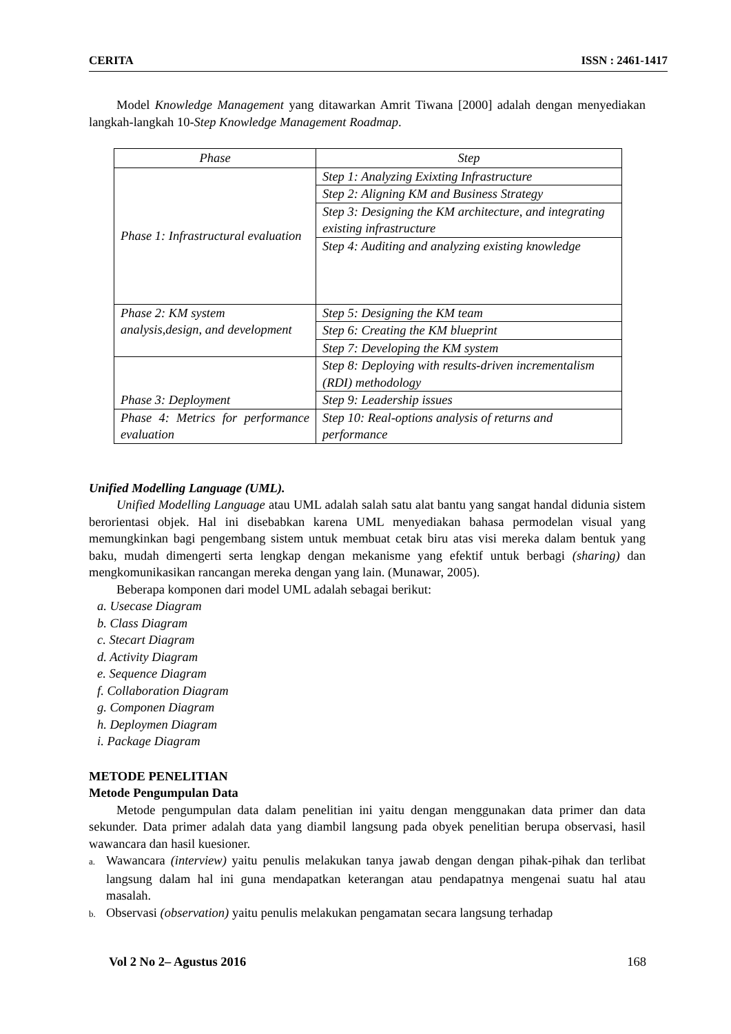CERITA ISSN : 2461-1417
Model Knowledge Management yang ditawarkan Amrit Tiwana [2000] adalah dengan menyediakan langkah-langkah 10-Step Knowledge Management Roadmap.
| Phase | Step |
| --- | --- |
| Phase 1: Infrastructural evaluation | Step 1: Analyzing Exixting Infrastructure |
| | Step 2: Aligning KM and Business Strategy |
| | Step 3: Designing the KM architecture, and integrating existing infrastructure |
| | Step 4: Auditing and analyzing existing knowledge |
| Phase 2: KM system analysis,design, and development | Step 5: Designing the KM team |
| | Step 6: Creating the KM blueprint |
| | Step 7: Developing the KM system |
| Phase 3: Deployment | Step 8: Deploying with results-driven incrementalism (RDI) methodology |
| | Step 9: Leadership issues |
| Phase 4: Metrics for performance evaluation | Step 10: Real-options analysis of returns and performance |
Unified Modelling Language (UML).
Unified Modelling Language atau UML adalah salah satu alat bantu yang sangat handal didunia sistem berorientasi objek. Hal ini disebabkan karena UML menyediakan bahasa permodelan visual yang memungkinkan bagi pengembang sistem untuk membuat cetak biru atas visi mereka dalam bentuk yang baku, mudah dimengerti serta lengkap dengan mekanisme yang efektif untuk berbagi (sharing) dan mengkomunikasikan rancangan mereka dengan yang lain. (Munawar, 2005).
Beberapa komponen dari model UML adalah sebagai berikut:
a. Usecase Diagram
b. Class Diagram
c. Stecart Diagram
d. Activity Diagram
e. Sequence Diagram
f. Collaboration Diagram
g. Componen Diagram
h. Deploymen Diagram
i. Package Diagram
METODE PENELITIAN
Metode Pengumpulan Data
Metode pengumpulan data dalam penelitian ini yaitu dengan menggunakan data primer dan data sekunder. Data primer adalah data yang diambil langsung pada obyek penelitian berupa observasi, hasil wawancara dan hasil kuesioner.
a. Wawancara (interview) yaitu penulis melakukan tanya jawab dengan dengan pihak-pihak dan terlibat langsung dalam hal ini guna mendapatkan keterangan atau pendapatnya mengenai suatu hal atau masalah.
b. Observasi (observation) yaitu penulis melakukan pengamatan secara langsung terhadap
Vol 2 No 2– Agustus 2016 168